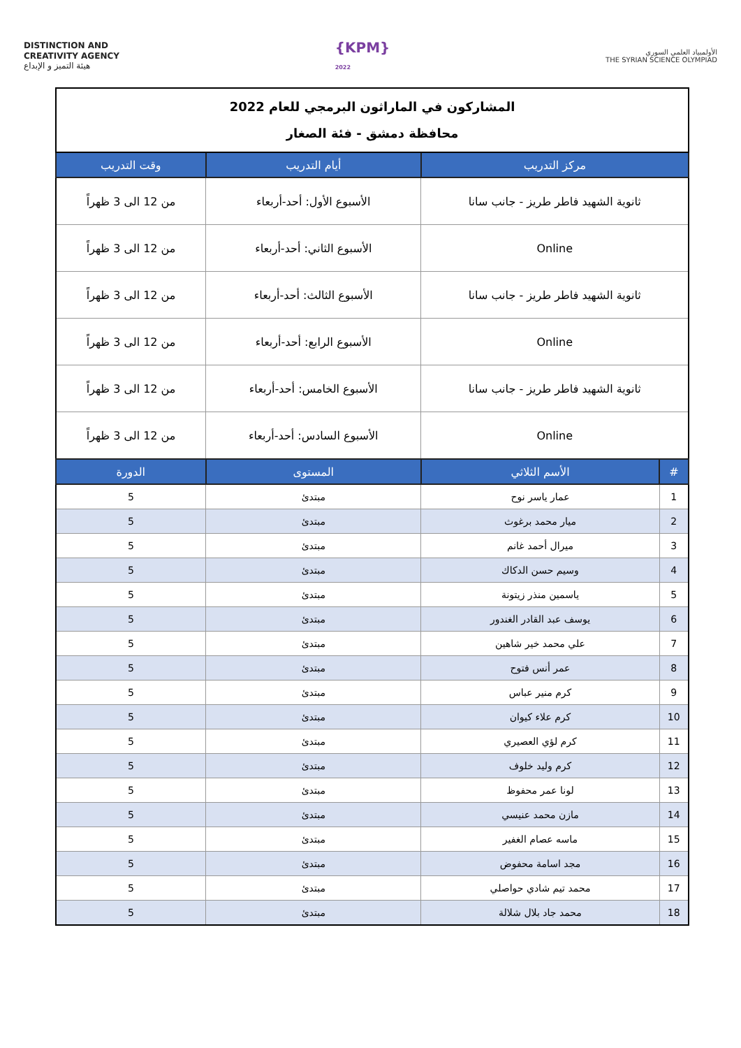DISTINCTION AND
CREATIVITY AGENCY
هيئة التميز و الإبداع
{KPM}
2022
الأولمبياد العلمي السوري
THE SYRIAN SCIENCE OLYMPIAD
| المشاركون في الماراثون البرمجي للعام 2022 محافظة دمشق - فئة الصغار | | | |
| مركز التدريب | | أيام التدريب | وقت التدريب |
| ثانوية الشهيد فاطر طريز - جانب سانا | | الأسبوع الأول: أحد-أربعاء | من 12 الى 3 ظهراً |
| Online | | الأسبوع الثاني: أحد-أربعاء | من 12 الى 3 ظهراً |
| ثانوية الشهيد فاطر طريز - جانب سانا | | الأسبوع الثالث: أحد-أربعاء | من 12 الى 3 ظهراً |
| Online | | الأسبوع الرابع: أحد-أربعاء | من 12 الى 3 ظهراً |
| ثانوية الشهيد فاطر طريز - جانب سانا | | الأسبوع الخامس: أحد-أربعاء | من 12 الى 3 ظهراً |
| Online | | الأسبوع السادس: أحد-أربعاء | من 12 الى 3 ظهراً |
| # | الأسم الثلاثي | المستوى | الدورة |
| 1 | عمار ياسر نوح | مبتدئ | 5 |
| 2 | ميار محمد برغوث | مبتدئ | 5 |
| 3 | ميرال أحمد غانم | مبتدئ | 5 |
| 4 | وسيم حسن الدكاك | مبتدئ | 5 |
| 5 | ياسمين منذر زيتونة | مبتدئ | 5 |
| 6 | يوسف عبد القادر الغندور | مبتدئ | 5 |
| 7 | علي محمد خير شاهين | مبتدئ | 5 |
| 8 | عمر أنس فتوح | مبتدئ | 5 |
| 9 | كرم منير عباس | مبتدئ | 5 |
| 10 | كرم علاء كيوان | مبتدئ | 5 |
| 11 | كرم لؤي العصيري | مبتدئ | 5 |
| 12 | كرم وليد خلوف | مبتدئ | 5 |
| 13 | لونا عمر محفوظ | مبتدئ | 5 |
| 14 | مازن محمد عنيسي | مبتدئ | 5 |
| 15 | ماسه عصام الغفير | مبتدئ | 5 |
| 16 | مجد اسامة محفوض | مبتدئ | 5 |
| 17 | محمد تيم شادي حواصلي | مبتدئ | 5 |
| 18 | محمد جاد بلال شلالة | مبتدئ | 5 |